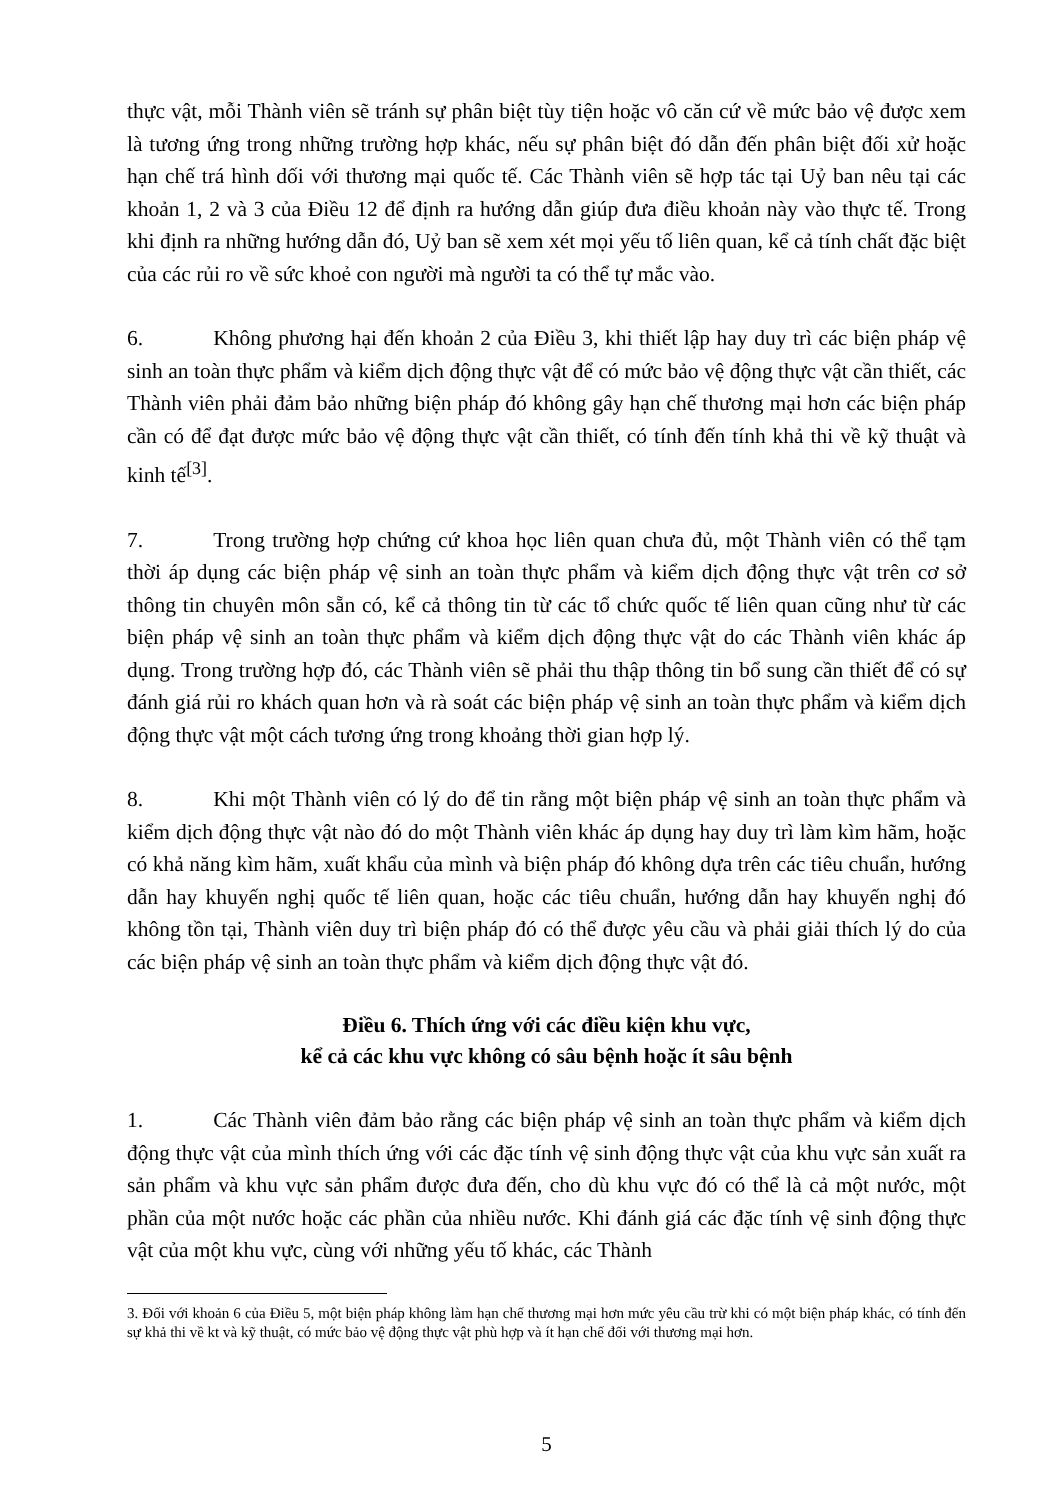thực vật, mỗi Thành viên sẽ tránh sự phân biệt tùy tiện hoặc vô căn cứ về mức bảo vệ được xem là tương ứng trong những trường hợp khác, nếu sự phân biệt đó dẫn đến phân biệt đối xử hoặc hạn chế trá hình dối với thương mại quốc tế. Các Thành viên sẽ hợp tác tại Uỷ ban nêu tại các khoản 1, 2 và 3 của Điều 12 để định ra hướng dẫn giúp đưa điều khoản này vào thực tế. Trong khi định ra những hướng dẫn đó, Uỷ ban sẽ xem xét mọi yếu tố liên quan, kể cả tính chất đặc biệt của các rủi ro về sức khoẻ con người mà người ta có thể tự mắc vào.
6. Không phương hại đến khoản 2 của Điều 3, khi thiết lập hay duy trì các biện pháp vệ sinh an toàn thực phẩm và kiểm dịch động thực vật để có mức bảo vệ động thực vật cần thiết, các Thành viên phải đảm bảo những biện pháp đó không gây hạn chế thương mại hơn các biện pháp cần có để đạt được mức bảo vệ động thực vật cần thiết, có tính đến tính khả thi về kỹ thuật và kinh tế<sup>[3]</sup>.
7. Trong trường hợp chứng cứ khoa học liên quan chưa đủ, một Thành viên có thể tạm thời áp dụng các biện pháp vệ sinh an toàn thực phẩm và kiểm dịch động thực vật trên cơ sở thông tin chuyên môn sẵn có, kể cả thông tin từ các tổ chức quốc tế liên quan cũng như từ các biện pháp vệ sinh an toàn thực phẩm và kiểm dịch động thực vật do các Thành viên khác áp dụng. Trong trường hợp đó, các Thành viên sẽ phải thu thập thông tin bổ sung cần thiết để có sự đánh giá rủi ro khách quan hơn và rà soát các biện pháp vệ sinh an toàn thực phẩm và kiểm dịch động thực vật một cách tương ứng trong khoảng thời gian hợp lý.
8. Khi một Thành viên có lý do để tin rằng một biện pháp vệ sinh an toàn thực phẩm và kiểm dịch động thực vật nào đó do một Thành viên khác áp dụng hay duy trì làm kìm hãm, hoặc có khả năng kìm hãm, xuất khẩu của mình và biện pháp đó không dựa trên các tiêu chuẩn, hướng dẫn hay khuyến nghị quốc tế liên quan, hoặc các tiêu chuẩn, hướng dẫn hay khuyến nghị đó không tồn tại, Thành viên duy trì biện pháp đó có thể được yêu cầu và phải giải thích lý do của các biện pháp vệ sinh an toàn thực phẩm và kiểm dịch động thực vật đó.
Điều 6. Thích ứng với các điều kiện khu vực,
kể cả các khu vực không có sâu bệnh hoặc ít sâu bệnh
1. Các Thành viên đảm bảo rằng các biện pháp vệ sinh an toàn thực phẩm và kiểm dịch động thực vật của mình thích ứng với các đặc tính vệ sinh động thực vật của khu vực sản xuất ra sản phẩm và khu vực sản phẩm được đưa đến, cho dù khu vực đó có thể là cả một nước, một phần của một nước hoặc các phần của nhiều nước. Khi đánh giá các đặc tính vệ sinh động thực vật của một khu vực, cùng với những yếu tố khác, các Thành
3. Đối với khoản 6 của Điều 5, một biện pháp không làm hạn chế thương mại hơn mức yêu cầu trừ khi có một biện pháp khác, có tính đến sự khả thi về kt và kỹ thuật, có mức bảo vệ động thực vật phù hợp và ít hạn chế đối với thương mại hơn.
5